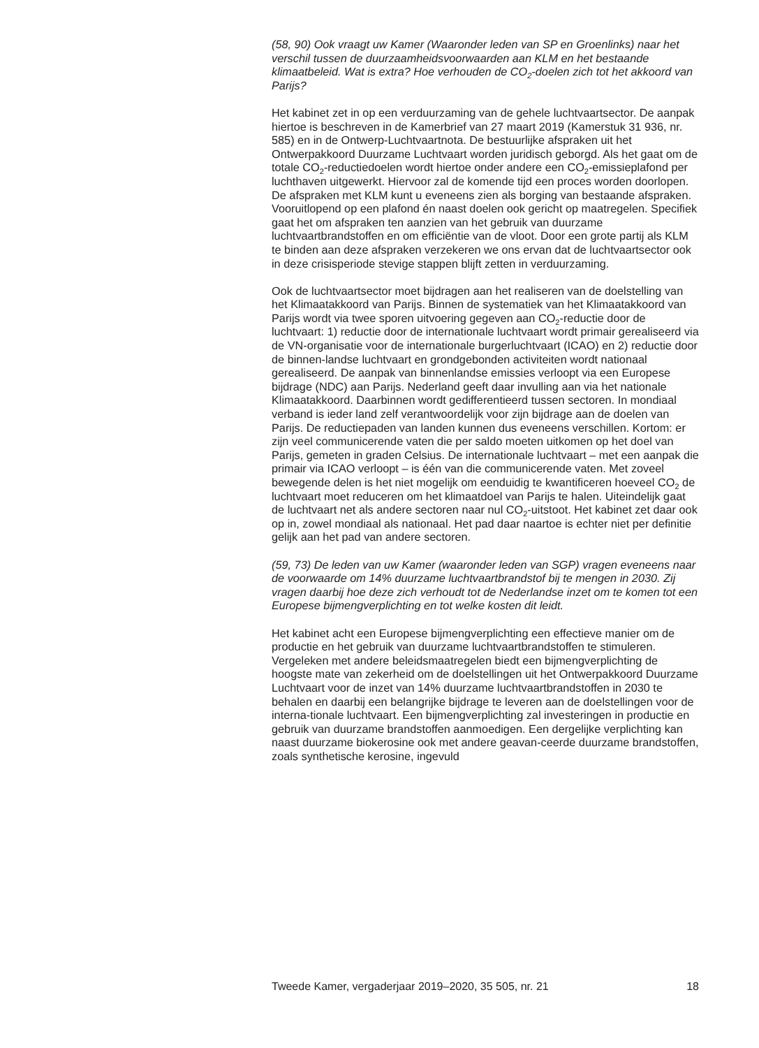(58, 90) Ook vraagt uw Kamer (Waaronder leden van SP en Groenlinks) naar het verschil tussen de duurzaamheidsvoorwaarden aan KLM en het bestaande klimaatbeleid. Wat is extra? Hoe verhouden de CO<sub>2</sub>-doelen zich tot het akkoord van Parijs?
Het kabinet zet in op een verduurzaming van de gehele luchtvaartsector. De aanpak hiertoe is beschreven in de Kamerbrief van 27 maart 2019 (Kamerstuk 31 936, nr. 585) en in de Ontwerp-Luchtvaartnota. De bestuurlijke afspraken uit het Ontwerpakkoord Duurzame Luchtvaart worden juridisch geborgd. Als het gaat om de totale CO<sub>2</sub>-reductiedoelen wordt hiertoe onder andere een CO<sub>2</sub>-emissieplafond per luchthaven uitgewerkt. Hiervoor zal de komende tijd een proces worden doorlopen. De afspraken met KLM kunt u eveneens zien als borging van bestaande afspraken. Vooruitlopend op een plafond én naast doelen ook gericht op maatregelen. Specifiek gaat het om afspraken ten aanzien van het gebruik van duurzame luchtvaartbrandstoffen en om efficiëntie van de vloot. Door een grote partij als KLM te binden aan deze afspraken verzekeren we ons ervan dat de luchtvaartsector ook in deze crisisperiode stevige stappen blijft zetten in verduurzaming.
Ook de luchtvaartsector moet bijdragen aan het realiseren van de doelstelling van het Klimaatakkoord van Parijs. Binnen de systematiek van het Klimaatakkoord van Parijs wordt via twee sporen uitvoering gegeven aan CO<sub>2</sub>-reductie door de luchtvaart: 1) reductie door de internationale luchtvaart wordt primair gerealiseerd via de VN-organisatie voor de internationale burgerluchtvaart (ICAO) en 2) reductie door de binnen-landse luchtvaart en grondgebonden activiteiten wordt nationaal gerealiseerd. De aanpak van binnenlandse emissies verloopt via een Europese bijdrage (NDC) aan Parijs. Nederland geeft daar invulling aan via het nationale Klimaatakkoord. Daarbinnen wordt gedifferentieerd tussen sectoren. In mondiaal verband is ieder land zelf verantwoordelijk voor zijn bijdrage aan de doelen van Parijs. De reductiepaden van landen kunnen dus eveneens verschillen. Kortom: er zijn veel communicerende vaten die per saldo moeten uitkomen op het doel van Parijs, gemeten in graden Celsius. De internationale luchtvaart – met een aanpak die primair via ICAO verloopt – is één van die communicerende vaten. Met zoveel bewegende delen is het niet mogelijk om eenduidig te kwantificeren hoeveel CO<sub>2</sub> de luchtvaart moet reduceren om het klimaatdoel van Parijs te halen. Uiteindelijk gaat de luchtvaart net als andere sectoren naar nul CO<sub>2</sub>-uitstoot. Het kabinet zet daar ook op in, zowel mondiaal als nationaal. Het pad daar naartoe is echter niet per definitie gelijk aan het pad van andere sectoren.
(59, 73) De leden van uw Kamer (waaronder leden van SGP) vragen eveneens naar de voorwaarde om 14% duurzame luchtvaartbrandstof bij te mengen in 2030. Zij vragen daarbij hoe deze zich verhoudt tot de Nederlandse inzet om te komen tot een Europese bijmengverplichting en tot welke kosten dit leidt.
Het kabinet acht een Europese bijmengverplichting een effectieve manier om de productie en het gebruik van duurzame luchtvaartbrandstoffen te stimuleren. Vergeleken met andere beleidsmaatregelen biedt een bijmengverplichting de hoogste mate van zekerheid om de doelstellingen uit het Ontwerpakkoord Duurzame Luchtvaart voor de inzet van 14% duurzame luchtvaartbrandstoffen in 2030 te behalen en daarbij een belangrijke bijdrage te leveren aan de doelstellingen voor de interna-tionale luchtvaart. Een bijmengverplichting zal investeringen in productie en gebruik van duurzame brandstoffen aanmoedigen. Een dergelijke verplichting kan naast duurzame biokerosine ook met andere geavan-ceerde duurzame brandstoffen, zoals synthetische kerosine, ingevuld
Tweede Kamer, vergaderjaar 2019–2020, 35 505, nr. 21 18